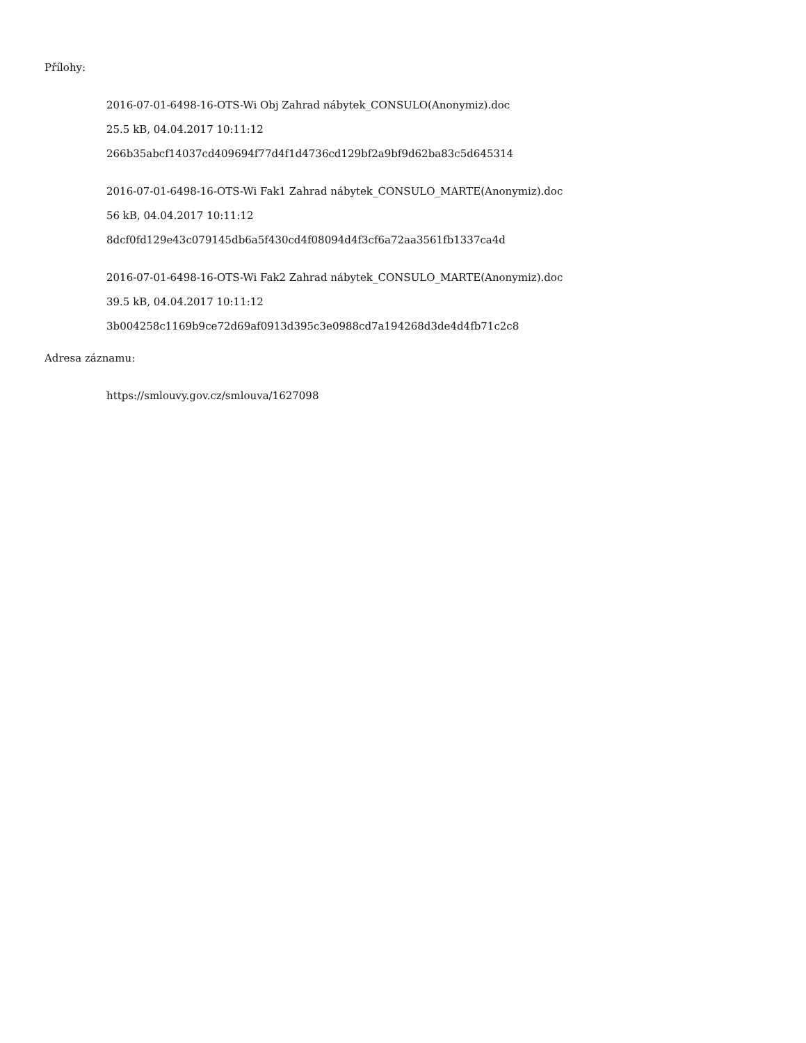Přílohy:
2016-07-01-6498-16-OTS-Wi Obj Zahrad nábytek_CONSULO(Anonymiz).doc
25.5 kB, 04.04.2017 10:11:12
266b35abcf14037cd409694f77d4f1d4736cd129bf2a9bf9d62ba83c5d645314
2016-07-01-6498-16-OTS-Wi Fak1 Zahrad nábytek_CONSULO_MARTE(Anonymiz).doc
56 kB, 04.04.2017 10:11:12
8dcf0fd129e43c079145db6a5f430cd4f08094d4f3cf6a72aa3561fb1337ca4d
2016-07-01-6498-16-OTS-Wi Fak2 Zahrad nábytek_CONSULO_MARTE(Anonymiz).doc
39.5 kB, 04.04.2017 10:11:12
3b004258c1169b9ce72d69af0913d395c3e0988cd7a194268d3de4d4fb71c2c8
Adresa záznamu:
https://smlouvy.gov.cz/smlouva/1627098